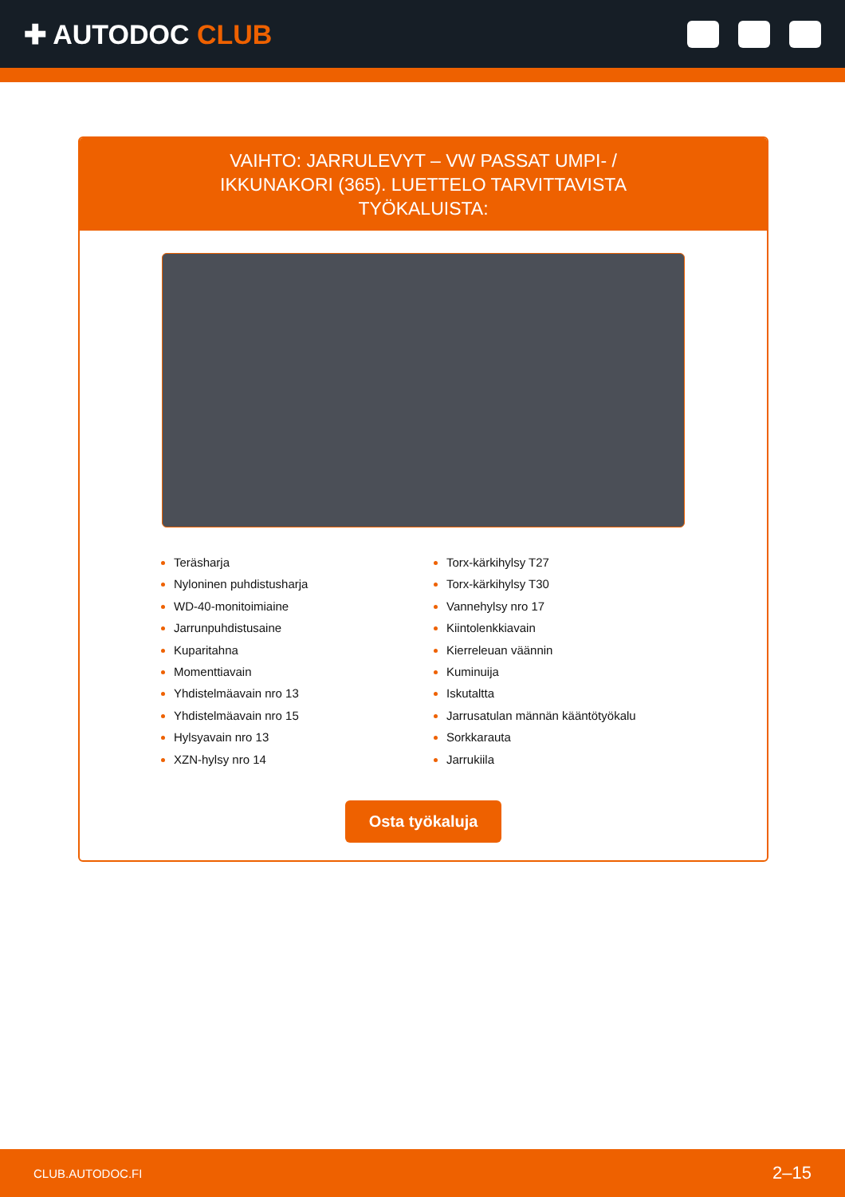✚ AUTODOC CLUB
VAIHTO: JARRULEVYT – VW PASSAT UMPI- / IKKUNAKORI (365). LUETTELO TARVITTAVISTA TYÖKALUISTA:
Teräsharja
Nyloninen puhdistusharja
WD-40-monitoimiaine
Jarrunpuhdistusaine
Kuparitahna
Momenttiavain
Yhdistelmäavain nro 13
Yhdistelmäavain nro 15
Hylsyavain nro 13
XZN-hylsy nro 14
Torx-kärkihylsy T27
Torx-kärkihylsy T30
Vannehylsy nro 17
Kiintolenkkiavain
Kierreleuan väännin
Kuminuija
Iskutaltta
Jarrusatulan männän kääntötyökalu
Sorkkarauta
Jarrukiila
Osta työkaluja
CLUB.AUTODOC.FI 2–15